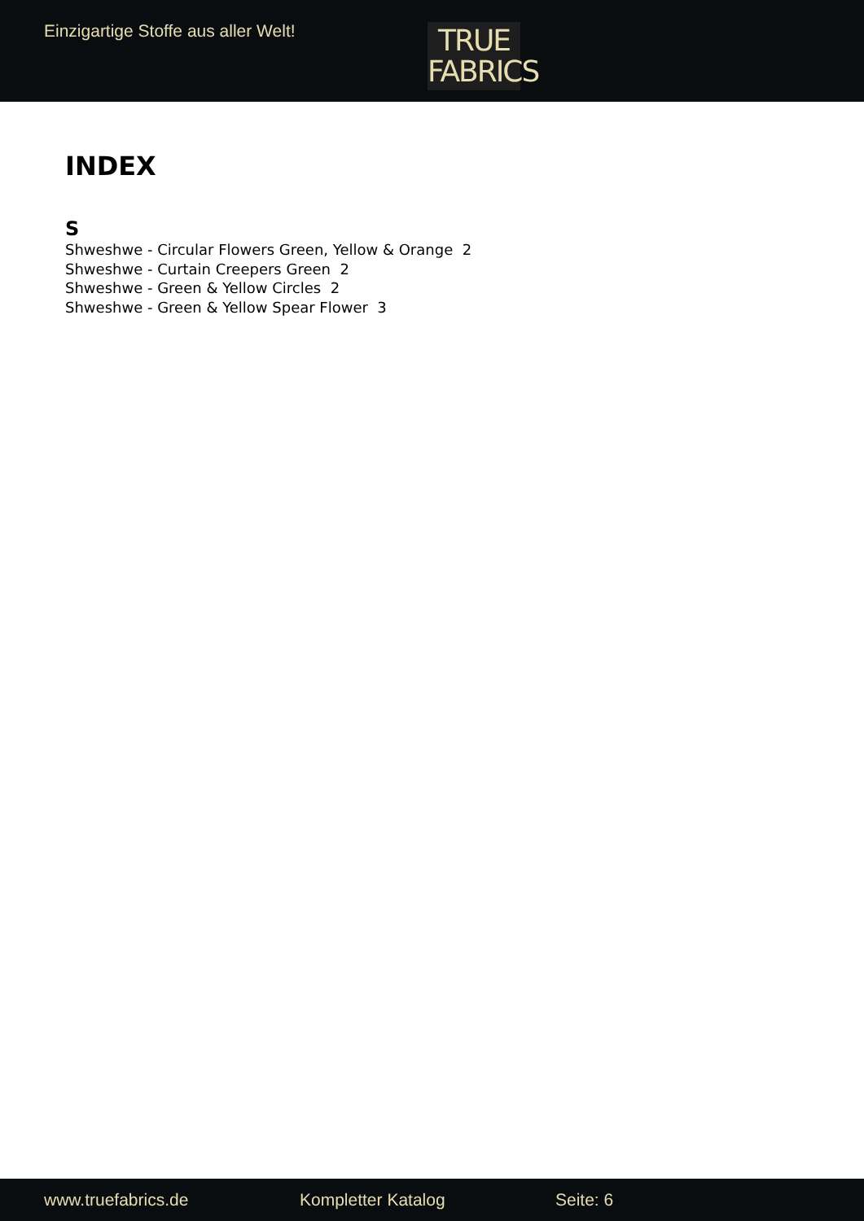Einzigartige Stoffe aus aller Welt!
TRUE
FABRICS
INDEX
S
Shweshwe - Circular Flowers Green, Yellow & Orange 2
Shweshwe - Curtain Creepers Green 2
Shweshwe - Green & Yellow Circles 2
Shweshwe - Green & Yellow Spear Flower 3
www.truefabrics.de Kompletter Katalog Seite: 6